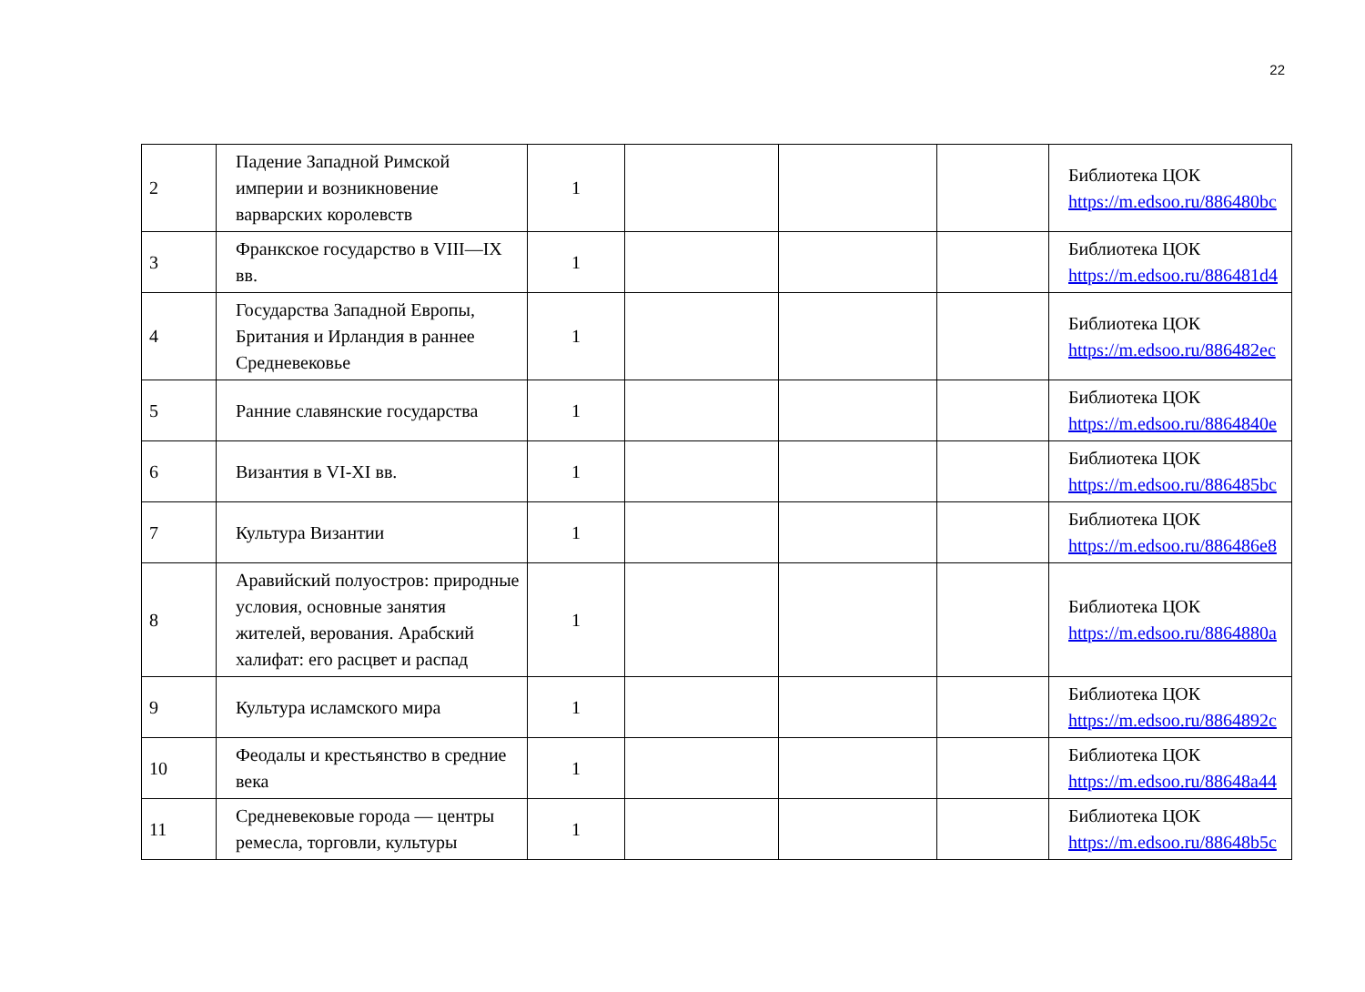22
| 2 | Падение Западной Римской империи и возникновение варварских королевств | 1 | | | | Библиотека ЦОК https://m.edsoo.ru/886480bc |
| 3 | Франкское государство в VIII—IX вв. | 1 | | | | Библиотека ЦОК https://m.edsoo.ru/886481d4 |
| 4 | Государства Западной Европы, Британия и Ирландия в раннее Средневековье | 1 | | | | Библиотека ЦОК https://m.edsoo.ru/886482ec |
| 5 | Ранние славянские государства | 1 | | | | Библиотека ЦОК https://m.edsoo.ru/8864840e |
| 6 | Византия в VI-XI вв. | 1 | | | | Библиотека ЦОК https://m.edsoo.ru/886485bc |
| 7 | Культура Византии | 1 | | | | Библиотека ЦОК https://m.edsoo.ru/886486e8 |
| 8 | Аравийский полуостров: природные условия, основные занятия жителей, верования. Арабский халифат: его расцвет и распад | 1 | | | | Библиотека ЦОК https://m.edsoo.ru/8864880a |
| 9 | Культура исламского мира | 1 | | | | Библиотека ЦОК https://m.edsoo.ru/8864892c |
| 10 | Феодалы и крестьянство в средние века | 1 | | | | Библиотека ЦОК https://m.edsoo.ru/88648a44 |
| 11 | Средневековые города — центры ремесла, торговли, культуры | 1 | | | | Библиотека ЦОК https://m.edsoo.ru/88648b5c |